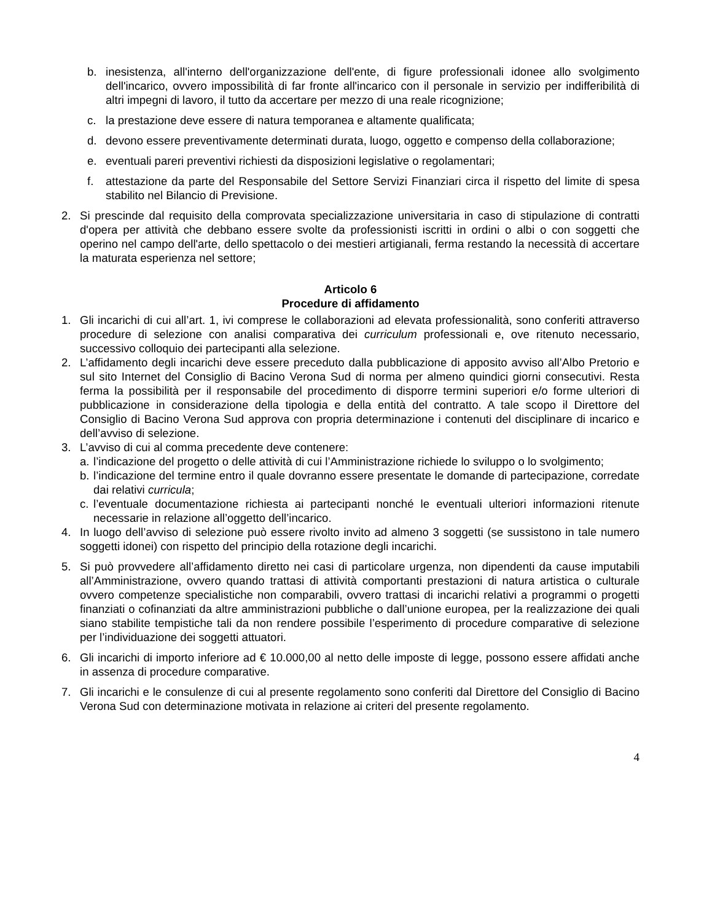b. inesistenza, all'interno dell'organizzazione dell'ente, di figure professionali idonee allo svolgimento dell'incarico, ovvero impossibilità di far fronte all'incarico con il personale in servizio per indifferibilità di altri impegni di lavoro, il tutto da accertare per mezzo di una reale ricognizione;
c. la prestazione deve essere di natura temporanea e altamente qualificata;
d. devono essere preventivamente determinati durata, luogo, oggetto e compenso della collaborazione;
e. eventuali pareri preventivi richiesti da disposizioni legislative o regolamentari;
f. attestazione da parte del Responsabile del Settore Servizi Finanziari circa il rispetto del limite di spesa stabilito nel Bilancio di Previsione.
2. Si prescinde dal requisito della comprovata specializzazione universitaria in caso di stipulazione di contratti d'opera per attività che debbano essere svolte da professionisti iscritti in ordini o albi o con soggetti che operino nel campo dell'arte, dello spettacolo o dei mestieri artigianali, ferma restando la necessità di accertare la maturata esperienza nel settore;
Articolo 6
Procedure di affidamento
1. Gli incarichi di cui all’art. 1, ivi comprese le collaborazioni ad elevata professionalità, sono conferiti attraverso procedure di selezione con analisi comparativa dei curriculum professionali e, ove ritenuto necessario, successivo colloquio dei partecipanti alla selezione.
2. L’affidamento degli incarichi deve essere preceduto dalla pubblicazione di apposito avviso all’Albo Pretorio e sul sito Internet del Consiglio di Bacino Verona Sud di norma per almeno quindici giorni consecutivi. Resta ferma la possibilità per il responsabile del procedimento di disporre termini superiori e/o forme ulteriori di pubblicazione in considerazione della tipologia e della entità del contratto. A tale scopo il Direttore del Consiglio di Bacino Verona Sud approva con propria determinazione i contenuti del disciplinare di incarico e dell’avviso di selezione.
3. L’avviso di cui al comma precedente deve contenere:
a. l’indicazione del progetto o delle attività di cui l’Amministrazione richiede lo sviluppo o lo svolgimento;
b. l’indicazione del termine entro il quale dovranno essere presentate le domande di partecipazione, corredate dai relativi curricula;
c. l’eventuale documentazione richiesta ai partecipanti nonché le eventuali ulteriori informazioni ritenute necessarie in relazione all’oggetto dell’incarico.
4. In luogo dell’avviso di selezione può essere rivolto invito ad almeno 3 soggetti (se sussistono in tale numero soggetti idonei) con rispetto del principio della rotazione degli incarichi.
5. Si può provvedere all’affidamento diretto nei casi di particolare urgenza, non dipendenti da cause imputabili all’Amministrazione, ovvero quando trattasi di attività comportanti prestazioni di natura artistica o culturale ovvero competenze specialistiche non comparabili, ovvero trattasi di incarichi relativi a programmi o progetti finanziati o cofinanziati da altre amministrazioni pubbliche o dall’unione europea, per la realizzazione dei quali siano stabilite tempistiche tali da non rendere possibile l’esperimento di procedure comparative di selezione per l’individuazione dei soggetti attuatori.
6. Gli incarichi di importo inferiore ad € 10.000,00 al netto delle imposte di legge, possono essere affidati anche in assenza di procedure comparative.
7. Gli incarichi e le consulenze di cui al presente regolamento sono conferiti dal Direttore del Consiglio di Bacino Verona Sud con determinazione motivata in relazione ai criteri del presente regolamento.
4